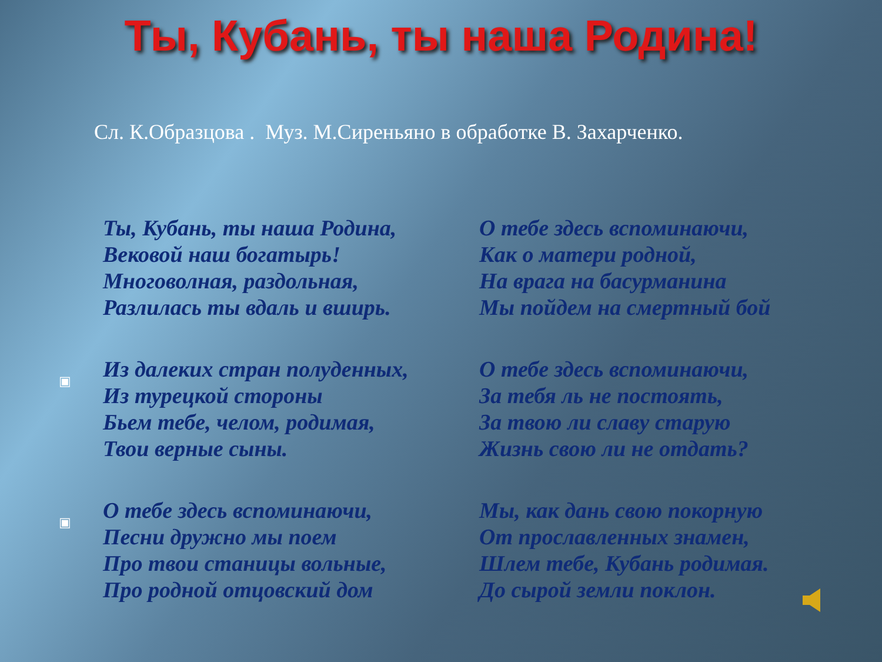Ты, Кубань, ты наша Родина!
Сл. К.Образцова . Муз. М.Сиреньяно в обработке В. Захарченко.
Ты, Кубань, ты наша Родина,
Вековой наш богатырь!
Многоволная, раздольная,
Разлилась ты вдаль и вширь.
О тебе здесь вспоминаючи,
Как о матери родной,
На врага на басурманина
Мы пойдем на смертный бой
▣
Из далеких стран полуденных,
Из турецкой стороны
Бьем тебе, челом, родимая,
Твои верные сыны.
О тебе здесь вспоминаючи,
За тебя ль не постоять,
За твою ли славу старую
Жизнь свою ли не отдать?
▣
О тебе здесь вспоминаючи,
Песни дружно мы поем
Про твои станицы вольные,
Про родной отцовский дом
Мы, как дань свою покорную
От прославленных знамен,
Шлем тебе, Кубань родимая.
До сырой земли поклон.